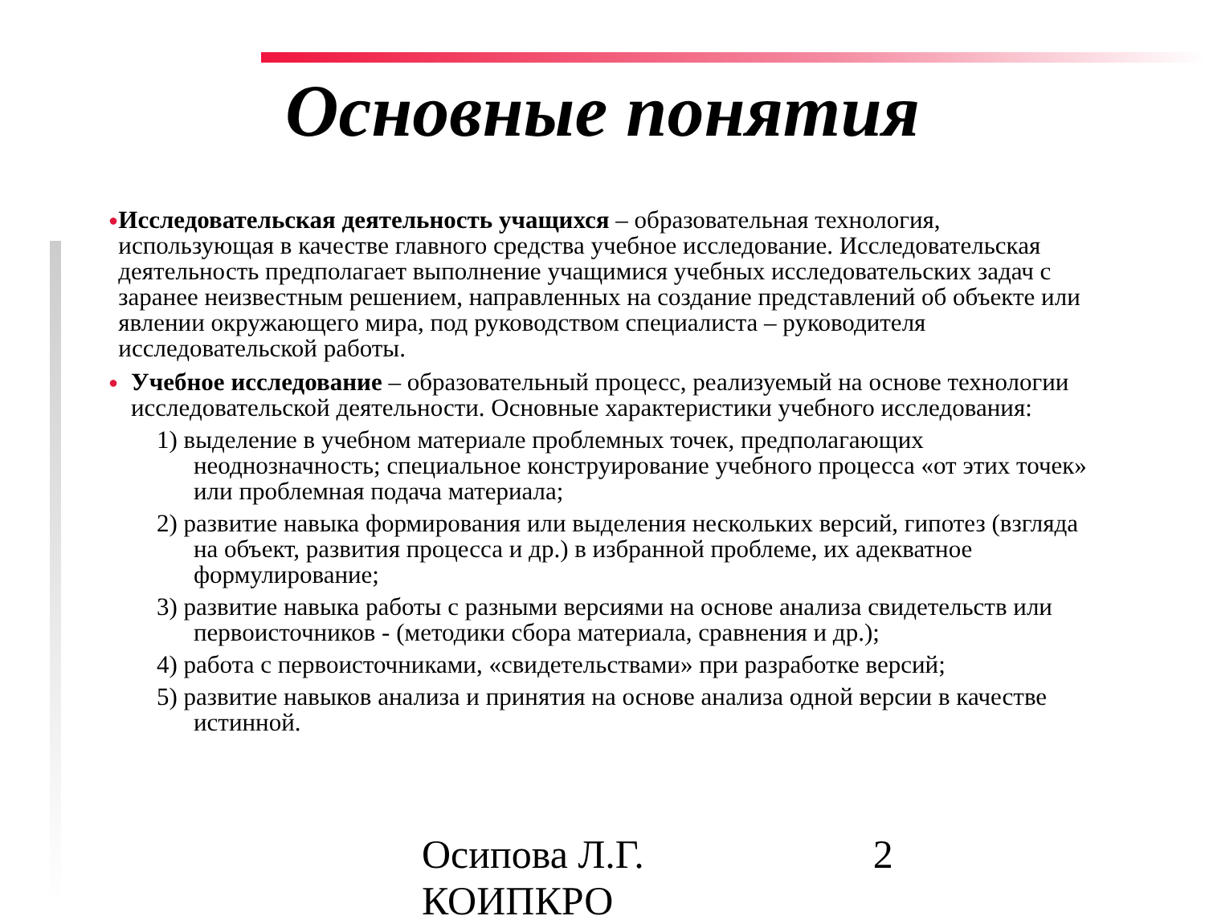Основные понятия
●
Исследовательская деятельность учащихся – образовательная технология, использующая в качестве главного средства учебное исследование. Исследовательская деятельность предполагает выполнение учащимися учебных исследовательских задач с заранее неизвестным решением, направленных на создание представлений об объекте или явлении окружающего мира, под руководством специалиста – руководителя исследовательской работы.
●
Учебное исследование – образовательный процесс, реализуемый на основе технологии исследовательской деятельности. Основные характеристики учебного исследования:
1) выделение в учебном материале проблемных точек, предполагающих неоднозначность; специальное конструирование учебного процесса «от этих точек» или проблемная подача материала;
2) развитие навыка формирования или выделения нескольких версий, гипотез (взгляда на объект, развития процесса и др.) в избранной проблеме, их адекватное формулирование;
3) развитие навыка работы с разными версиями на основе анализа свидетельств или первоисточников - (методики сбора материала, сравнения и др.);
4) работа с первоисточниками, «свидетельствами» при разработке версий;
5) развитие навыков анализа и принятия на основе анализа одной версии в качестве истинной.
Осипова Л.Г.
КОИПКРО 2